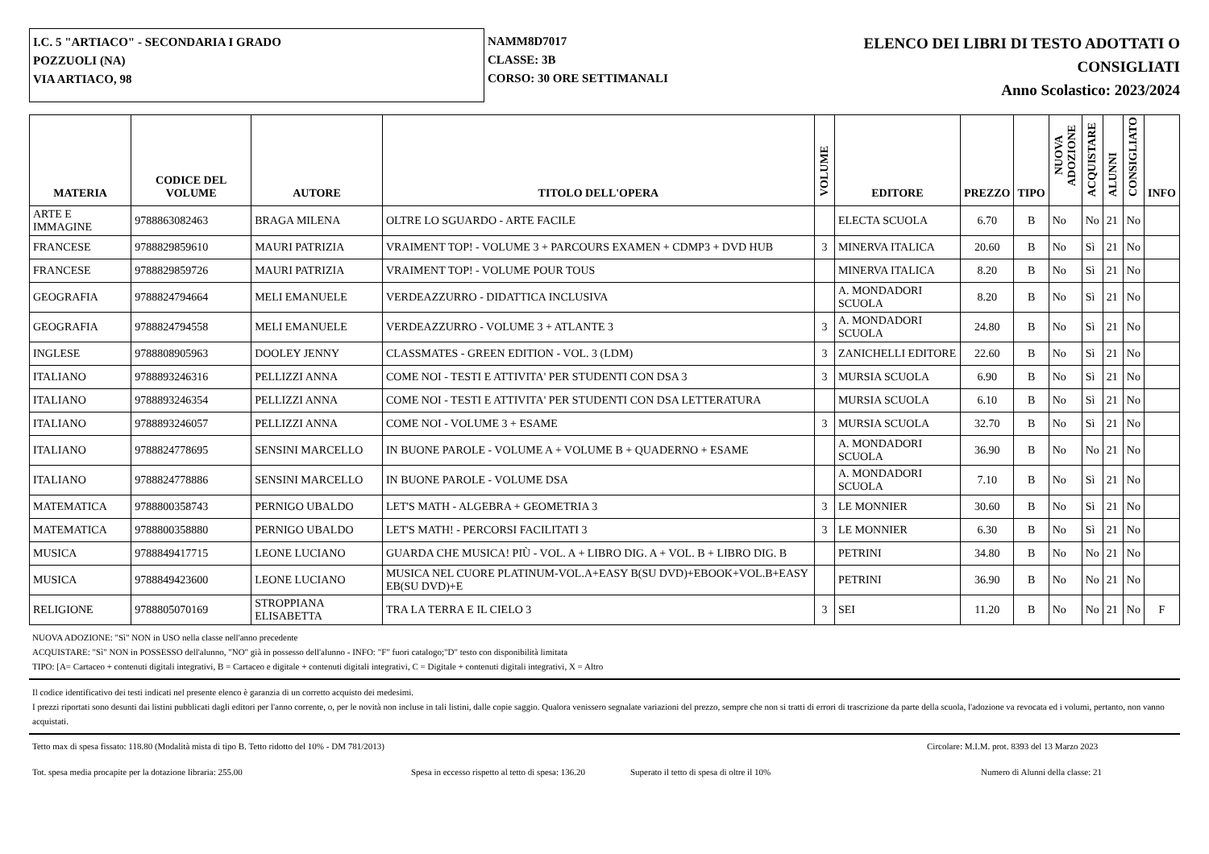I.C. 5 "ARTIACO" - SECONDARIA I GRADO
POZZUOLI (NA)
VIA ARTIACO, 98
NAMM8D7017
CLASSE: 3B
CORSO: 30 ORE SETTIMANALI
ELENCO DEI LIBRI DI TESTO ADOTTATI O
CONSIGLIATI
Anno Scolastico: 2023/2024
| MATERIA | CODICE DEL VOLUME | AUTORE | TITOLO DELL'OPERA | VOLUME | EDITORE | PREZZO | TIPO | NUOVA ADOZIONE | ACQUISTARE | ALUNNI | CONSIGLIATO | INFO |
| --- | --- | --- | --- | --- | --- | --- | --- | --- | --- | --- | --- | --- |
| ARTE E IMMAGINE | 9788863082463 | BRAGA MILENA | OLTRE LO SGUARDO - ARTE FACILE | | ELECTA SCUOLA | 6.70 | B | No | No | 21 | No | |
| FRANCESE | 9788829859610 | MAURI PATRIZIA | VRAIMENT TOP! - VOLUME 3 + PARCOURS EXAMEN + CDMP3 + DVD HUB | 3 | MINERVA ITALICA | 20.60 | B | No | Sì | 21 | No | |
| FRANCESE | 9788829859726 | MAURI PATRIZIA | VRAIMENT TOP! - VOLUME POUR TOUS | | MINERVA ITALICA | 8.20 | B | No | Sì | 21 | No | |
| GEOGRAFIA | 9788824794664 | MELI EMANUELE | VERDEAZZURRO - DIDATTICA INCLUSIVA | | A. MONDADORI SCUOLA | 8.20 | B | No | Sì | 21 | No | |
| GEOGRAFIA | 9788824794558 | MELI EMANUELE | VERDEAZZURRO - VOLUME 3 + ATLANTE 3 | 3 | A. MONDADORI SCUOLA | 24.80 | B | No | Sì | 21 | No | |
| INGLESE | 9788808905963 | DOOLEY JENNY | CLASSMATES - GREEN EDITION - VOL. 3 (LDM) | 3 | ZANICHELLI EDITORE | 22.60 | B | No | Sì | 21 | No | |
| ITALIANO | 9788893246316 | PELLIZZI ANNA | COME NOI - TESTI E ATTIVITA' PER STUDENTI CON DSA 3 | 3 | MURSIA SCUOLA | 6.90 | B | No | Sì | 21 | No | |
| ITALIANO | 9788893246354 | PELLIZZI ANNA | COME NOI - TESTI E ATTIVITA' PER STUDENTI CON DSA LETTERATURA | | MURSIA SCUOLA | 6.10 | B | No | Sì | 21 | No | |
| ITALIANO | 9788893246057 | PELLIZZI ANNA | COME NOI - VOLUME 3 + ESAME | 3 | MURSIA SCUOLA | 32.70 | B | No | Sì | 21 | No | |
| ITALIANO | 9788824778695 | SENSINI MARCELLO | IN BUONE PAROLE - VOLUME A + VOLUME B + QUADERNO + ESAME | | A. MONDADORI SCUOLA | 36.90 | B | No | No | 21 | No | |
| ITALIANO | 9788824778886 | SENSINI MARCELLO | IN BUONE PAROLE - VOLUME DSA | | A. MONDADORI SCUOLA | 7.10 | B | No | Sì | 21 | No | |
| MATEMATICA | 9788800358743 | PERNIGO UBALDO | LET'S MATH - ALGEBRA + GEOMETRIA 3 | 3 | LE MONNIER | 30.60 | B | No | Sì | 21 | No | |
| MATEMATICA | 9788800358880 | PERNIGO UBALDO | LET'S MATH! - PERCORSI FACILITATI 3 | 3 | LE MONNIER | 6.30 | B | No | Sì | 21 | No | |
| MUSICA | 9788849417715 | LEONE LUCIANO | GUARDA CHE MUSICA! PIÙ - VOL. A + LIBRO DIG. A + VOL. B + LIBRO DIG. B | | PETRINI | 34.80 | B | No | No | 21 | No | |
| MUSICA | 9788849423600 | LEONE LUCIANO | MUSICA NEL CUORE PLATINUM-VOL.A+EASY B(SU DVD)+EBOOK+VOL.B+EASY EB(SU DVD)+E | | PETRINI | 36.90 | B | No | No | 21 | No | |
| RELIGIONE | 9788805070169 | STROPPIANA ELISABETTA | TRA LA TERRA E IL CIELO 3 | 3 | SEI | 11.20 | B | No | No | 21 | No | F |
NUOVA ADOZIONE: "Sì" NON in USO nella classe nell'anno precedente
ACQUISTARE: "Sì" NON in POSSESSO dell'alunno, "NO" già in possesso dell'alunno - INFO: "F" fuori catalogo;"D" testo con disponibilità limitata
TIPO: [A= Cartaceo + contenuti digitali integrativi, B = Cartaceo e digitale + contenuti digitali integrativi, C = Digitale + contenuti digitali integrativi, X = Altro
Il codice identificativo dei testi indicati nel presente elenco è garanzia di un corretto acquisto dei medesimi.
I prezzi riportati sono desunti dai listini pubblicati dagli editori per l'anno corrente, o, per le novità non incluse in tali listini, dalle copie saggio. Qualora venissero segnalate variazioni del prezzo, sempre che non si tratti di errori di trascrizione da parte della scuola, l'adozione va revocata ed i volumi, pertanto, non vanno acquistati.
Tetto max di spesa fissato: 118.80 (Modalità mista di tipo B. Tetto ridotto del 10% - DM 781/2013) Circolare: M.I.M. prot. 8393 del 13 Marzo 2023
Tot. spesa media procapite per la dotazione libraria: 255.00 Spesa in eccesso rispetto al tetto di spesa: 136.20 Superato il tetto di spesa di oltre il 10% Numero di Alunni della classe: 21